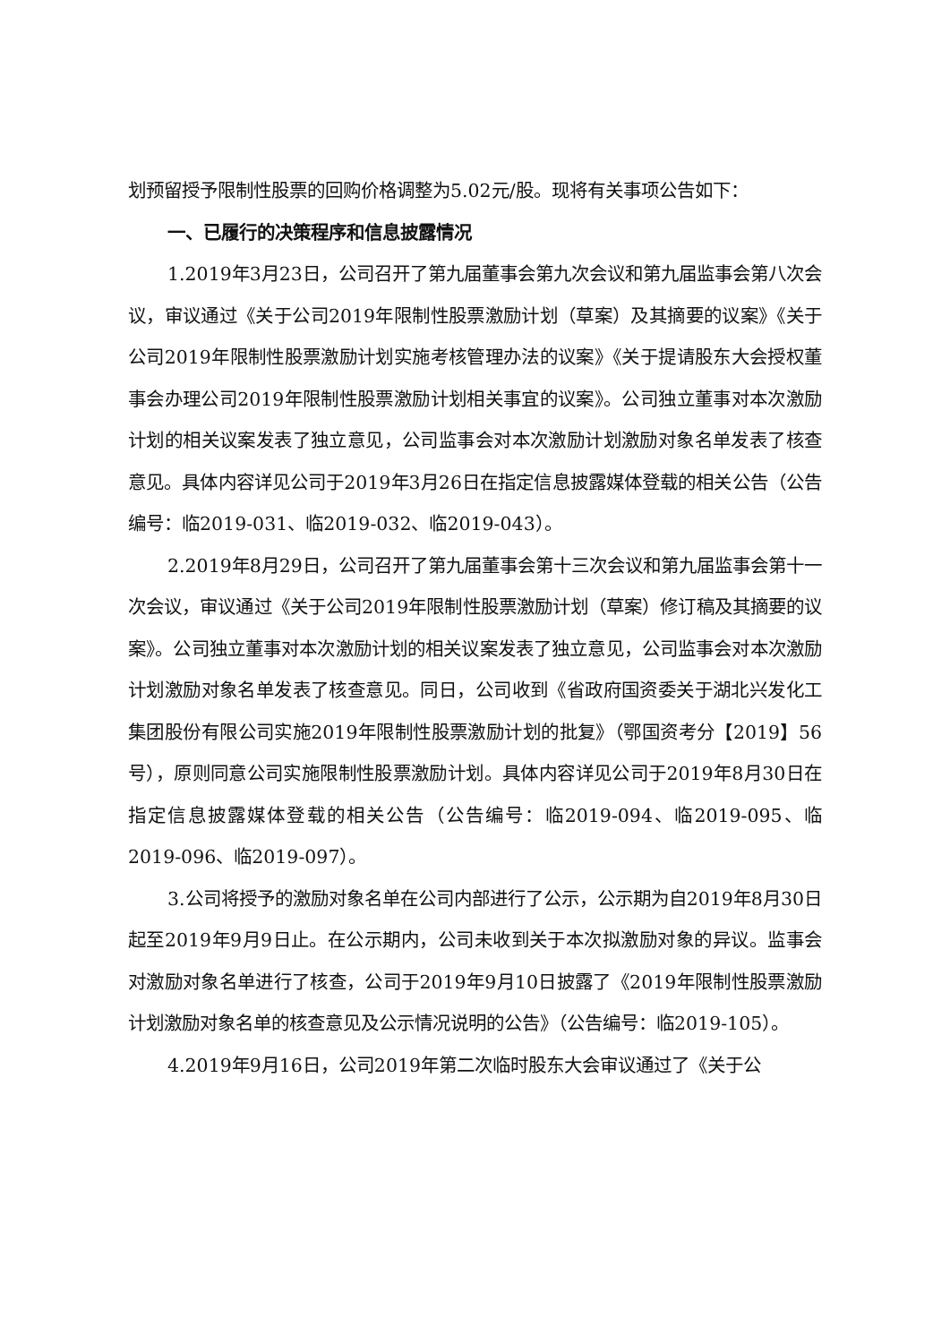划预留授予限制性股票的回购价格调整为5.02元/股。现将有关事项公告如下：
一、已履行的决策程序和信息披露情况
1.2019年3月23日，公司召开了第九届董事会第九次会议和第九届监事会第八次会议，审议通过《关于公司2019年限制性股票激励计划（草案）及其摘要的议案》《关于公司2019年限制性股票激励计划实施考核管理办法的议案》《关于提请股东大会授权董事会办理公司2019年限制性股票激励计划相关事宜的议案》。公司独立董事对本次激励计划的相关议案发表了独立意见，公司监事会对本次激励计划激励对象名单发表了核查意见。具体内容详见公司于2019年3月26日在指定信息披露媒体登载的相关公告（公告编号：临2019-031、临2019-032、临2019-043）。
2.2019年8月29日，公司召开了第九届董事会第十三次会议和第九届监事会第十一次会议，审议通过《关于公司2019年限制性股票激励计划（草案）修订稿及其摘要的议案》。公司独立董事对本次激励计划的相关议案发表了独立意见，公司监事会对本次激励计划激励对象名单发表了核查意见。同日，公司收到《省政府国资委关于湖北兴发化工集团股份有限公司实施2019年限制性股票激励计划的批复》（鄂国资考分【2019】56号），原则同意公司实施限制性股票激励计划。具体内容详见公司于2019年8月30日在指定信息披露媒体登载的相关公告（公告编号：临2019-094、临2019-095、临2019-096、临2019-097）。
3.公司将授予的激励对象名单在公司内部进行了公示，公示期为自2019年8月30日起至2019年9月9日止。在公示期内，公司未收到关于本次拟激励对象的异议。监事会对激励对象名单进行了核查，公司于2019年9月10日披露了《2019年限制性股票激励计划激励对象名单的核查意见及公示情况说明的公告》（公告编号：临2019-105）。
4.2019年9月16日，公司2019年第二次临时股东大会审议通过了《关于公